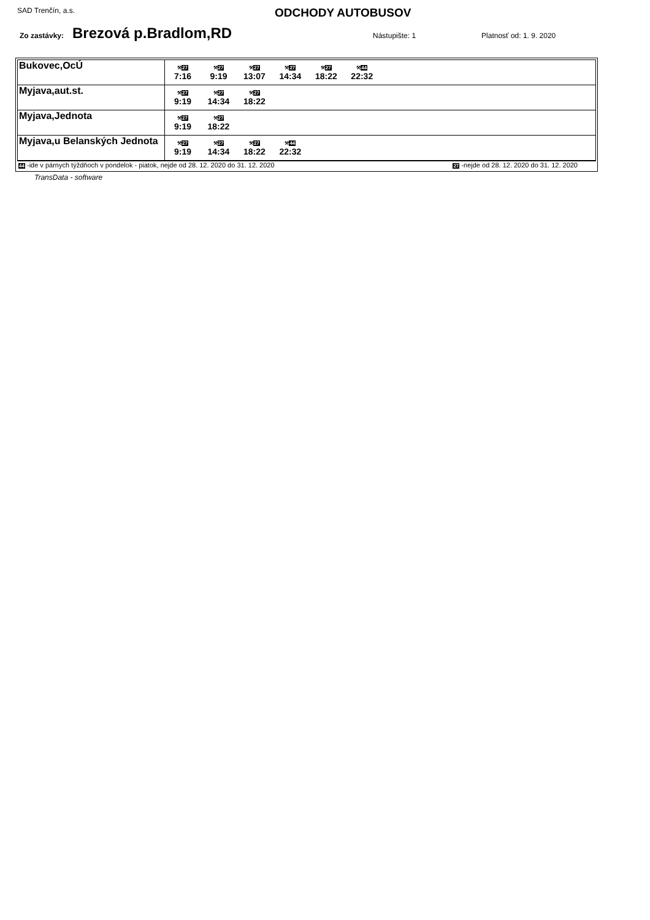SAD Trenčín, a.s.
ODCHODY AUTOBUSOV
Zo zastávky: Brezová p.Bradlom,RD Nástupište: 1 Platnosť od: 1. 9. 2020
| Bukovec,OcÚ | ⚒ 27 7:16 ⚒ 27 9:19 ⚒ 27 13:07 ⚒ 27 14:34 ⚒ 27 18:22 ⚒ 44 22:32 |
| Myjava,aut.st. | ⚒ 27 9:19 ⚒ 27 14:34 ⚒ 27 18:22 |
| Myjava,Jednota | ⚒ 27 9:19 ⚒ 27 18:22 |
| Myjava,u Belanských Jednota | ⚒ 27 9:19 ⚒ 27 14:34 ⚒ 27 18:22 ⚒ 44 22:32 |
44 -ide v párnych týždňoch v pondelok - piatok, nejde od 28. 12. 2020 do 31. 12. 2020 27 -nejde od 28. 12. 2020 do 31. 12. 2020
TransData - software